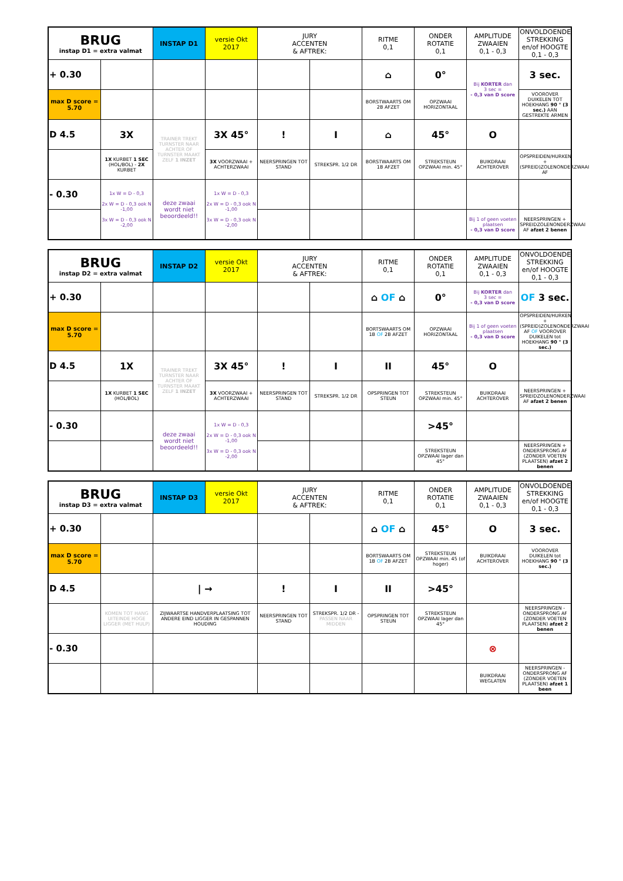| BRUG instap D1 = extra valmat | | INSTAP D1 | versie Okt 2017 | JURY ACCENTEN & AFTREK: | | RITME 0,1 | ONDER ROTATIE 0,1 | AMPLITUDE ZWAAIEN 0,1 - 0,3 | ONVOLDOENDE STREKKING en/of HOOGTE 0,1 - 0,3 |
| + 0.30 | | | | | | ⌂ | 0° | Bij KORTER dan 3 sec = - 0,3 van D score | 3 sec. |
| max D score = 5.70 | | | | | | BORSTWAARTS OM 2B AFZET | OPZWAAI HORIZONTAAL | | VOOROVER DUIKELEN TOT HOEKHANG 90 ° (3 sec.) AAN GESTREKTE ARMEN |
| D 4.5 | 3X | TRAINER TREKT TURNSTER NAAR ACHTER OF TURNSTER MAAKT ZELF 1 INZET | 3X 45° | ! | I | ⌂ | 45° | O | |
| | 1X KURBET 1 SEC (HOL/BOL) - 2X KURBET | | 3X VOORZWAAI + ACHTERZWAAI | NEERSPRINGEN TOT STAND | STREKSPR. 1/2 DR | BORSTWAARTS OM 1B AFZET | STREKSTEUN OPZWAAI min. 45° | BUIKDRAAI ACHTEROVER | OPSPREIDEN/HURKEN + (SPREID)ZOLENONDERZWAAI AF |
| - 0.30 | 1x W = D - 0,3 2x W = D - 0,3 ook N -1,00 3x W = D - 0,3 ook N -2,00 | deze zwaai wordt niet beoordeeld!! | 1x W = D - 0,3 2x W = D - 0,3 ook N -1,00 3x W = D - 0,3 ook N -2,00 | | | | | | |
| | | | | | | | | Bij 1 of geen voeten plaatsen - 0,3 van D score | NEERSPRINGEN + SPREIDZOLENONDERZWAAI AF afzet 2 benen |
| BRUG instap D2 = extra valmat | | INSTAP D2 | versie Okt 2017 | JURY ACCENTEN & AFTREK: | | RITME 0,1 | ONDER ROTATIE 0,1 | AMPLITUDE ZWAAIEN 0,1 - 0,3 | ONVOLDOENDE STREKKING en/of HOOGTE 0,1 - 0,3 |
| + 0.30 | | | | | | ⌂ OF ⌂ | 0° | Bij KORTER dan 3 sec = - 0,3 van D score | OF 3 sec. |
| max D score = 5.70 | | | | | | BORTSWAARTS OM 1B OF 2B AFZET | OPZWAAI HORIZONTAAL | Bij 1 of geen voeten plaatsen - 0,3 van D score | OPSPREIDEN/HURKEN + (SPREID)ZOLENONDERZWAAI AF OF VOOROVER DUIKELEN tot HOEKHANG 90 ° (3 sec.) |
| D 4.5 | 1X | TRAINER TREKT TURNSTER NAAR ACHTER OF TURNSTER MAAKT ZELF 1 INZET | 3X 45° | ! | I | II | 45° | O | |
| | 1X KURBET 1 SEC (HOL/BOL) | | 3X VOORZWAAI + ACHTERZWAAI | NEERSPRINGEN TOT STAND | STREKSPR. 1/2 DR | OPSPRINGEN TOT STEUN | STREKSTEUN OPZWAAI min. 45° | BUIKDRAAI ACHTEROVER | NEERSPRINGEN + SPREIDZOLENONDERZWAAI AF afzet 2 benen |
| - 0.30 | | deze zwaai wordt niet beoordeeld!! | 1x W = D - 0,3 2x W = D - 0,3 ook N -1,00 3x W = D - 0,3 ook N -2,00 | | | | >45° | | |
| | | | | | | | STREKSTEUN OPZWAAI lager dan 45° | | NEERSPRINGEN + ONDERSPRONG AF (ZONDER VOETEN PLAATSEN) afzet 2 benen |
| BRUG instap D3 = extra valmat | | INSTAP D3 | versie Okt 2017 | JURY ACCENTEN & AFTREK: | | RITME 0,1 | ONDER ROTATIE 0,1 | AMPLITUDE ZWAAIEN 0,1 - 0,3 | ONVOLDOENDE STREKKING en/of HOOGTE 0,1 - 0,3 |
| + 0.30 | | | | | | ⌂ OF ⌂ | 45° | O | 3 sec. |
| max D score = 5.70 | | | | | | BORTSWAARTS OM 1B OF 2B AFZET | STREKSTEUN OPZWAAI min. 45 (of hoger) | BUIKDRAAI ACHTEROVER | VOOROVER DUIKELEN tot HOEKHANG 90 ° (3 sec.) |
| D 4.5 | | / → | | ! | I | II | >45° | | |
| | KOMEN TOT HANG UITEINDE HOGE LIGGER (MET HULP) | ZIJWAARTSE HANDVERPLAATSING TOT ANDERE EIND LIGGER IN GESPANNEN HOUDING | | NEERSPRINGEN TOT STAND | STREKSPR. 1/2 DR - PASSEN NAAR MIDDEN | OPSPRINGEN TOT STEUN | STREKSTEUN OPZWAAI lager dan 45° | | NEERSPRINGEN - ONDERSPRONG AF (ZONDER VOETEN PLAATSEN) afzet 2 benen |
| - 0.30 | | | | | | | | ⊗ | |
| | | | | | | | | BUIKDRAAI WEGLATEN | NEERSPRINGEN - ONDERSPRONG AF (ZONDER VOETEN PLAATSEN) afzet 1 been |